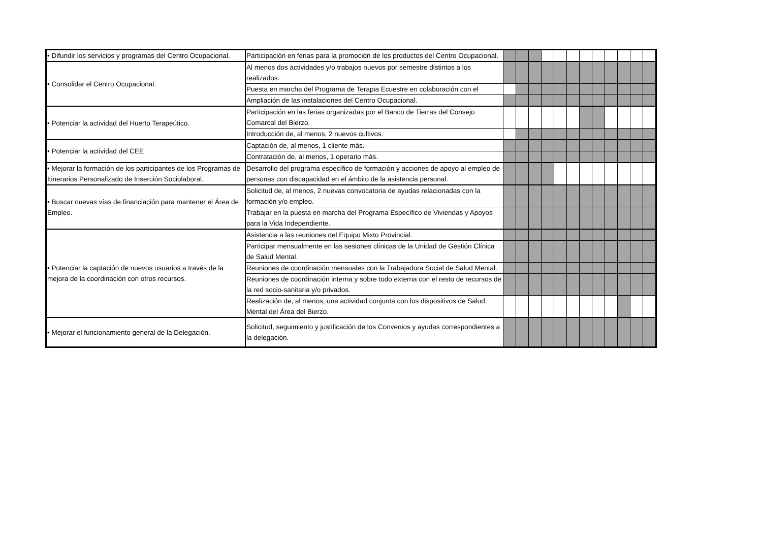| • Difundir los servicios y programas del Centro Ocupacional. | Participación en ferias para la promoción de los productos del Centro Ocupacional. | | | | | | | | | | | | |
| • Consolidar el Centro Ocupacional. | Al menos dos actividades y/o trabajos nuevos por semestre distintos a los realizados. | | | | | | | | | | | | |
| | Puesta en marcha del Programa de Terapia Ecuestre en colaboración con el | | | | | | | | | | | | |
| | Ampliación de las instalaciones del Centro Ocupacional. | | | | | | | | | | | | |
| • Potenciar la actividad del Huerto Terapeútico. | Participación en las ferias organizadas por el Banco de Tierras del Consejo Comarcal del Bierzo. | | | | | | | | | | | | |
| | Introducción de, al menos, 2 nuevos cultivos. | | | | | | | | | | | | |
| • Potenciar la actividad del CEE | Captación de, al menos, 1 cliente más. | | | | | | | | | | | | |
| | Contratación de, al menos, 1 operario más. | | | | | | | | | | | | |
| • Mejorar la formación de los participantes de los Programas de Itinerarios Personalizado de Inserción Sociolaboral. | Desarrollo del programa específico de formación y acciones de apoyo al empleo de personas con discapacidad en el ámbito de la asistencia personal. | | | | | | | | | | | | |
| • Buscar nuevas vías de financiación para mantener el Área de Empleo. | Solicitud de, al menos, 2 nuevas convocatoria de ayudas relacionadas con la formación y/o empleo. | | | | | | | | | | | | |
| | Trabajar en la puesta en marcha del Programa Específico de Viviendas y Apoyos para la Vida Independiente. | | | | | | | | | | | | |
| • Potenciar la captación de nuevos usuarios a través de la mejora de la coordinación con otros recursos. | Asistencia a las reuniones del Equipo Mixto Provincial. | | | | | | | | | | | | |
| | Participar mensualmente en las sesiones clínicas de la Unidad de Gestión Clínica de Salud Mental. | | | | | | | | | | | | |
| | Reuniones de coordinación mensuales con la Trabajadora Social de Salud Mental. | | | | | | | | | | | | |
| | Reuniones de coordinación interna y sobre todo externa con el resto de recursos de la red socio-sanitaria y/o privados. | | | | | | | | | | | | |
| | Realización de, al menos, una actividad conjunta con los dispositivos de Salud Mental del Área del Bierzo. | | | | | | | | | | | | |
| • Mejorar el funcionamiento general de la Delegación. | Solicitud, seguimiento y justificación de los Convenios y ayudas correspondientes a la delegación. | | | | | | | | | | | | |